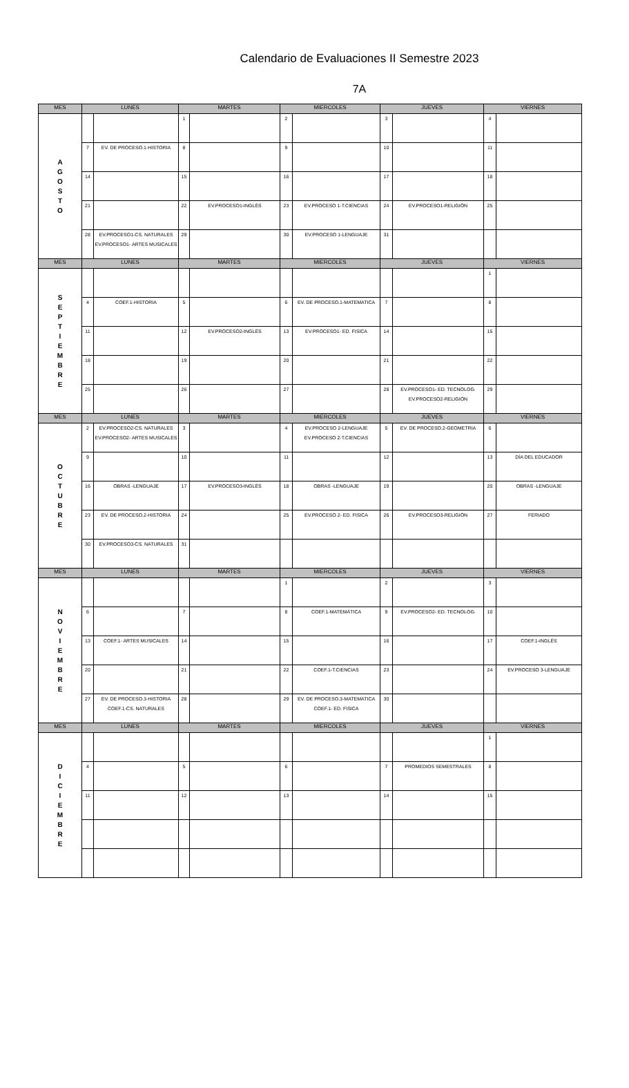Calendario de Evaluaciones II Semestre 2023
7A
| MES | LUNES | | MARTES | | MIERCOLES | | JUEVES | | VIERNES | |
| --- | --- | --- | --- | --- | --- | --- | --- | --- | --- | --- |
| A G O S T O | | | 1 | | 2 | | 3 | | 4 | |
| | 7 | EV. DE PROCESO.1-HISTORIA | 8 | | 9 | | 10 | | 11 | |
| | 14 | | 15 | | 16 | | 17 | | 18 | |
| | 21 | | 22 | EV.PROCESO1-INGLÉS | 23 | EV.PROCESO 1-T.CIENCIAS | 24 | EV.PROCESO1-RELIGIÓN | 25 | |
| | 28 | EV.PROCESO1-CS. NATURALES EV.PROCESO1- ARTES MUSICALES | 29 | | 30 | EV.PROCESO 1-LENGUAJE | 31 | | | |
| MES | LUNES | | MARTES | | MIERCOLES | | JUEVES | | VIERNES | |
| S E P T I E M B R E | | | | | | | | | 1 | |
| | 4 | COEF.1-HISTORIA | 5 | | 6 | EV. DE PROCESO.1-MATEMATICA | 7 | | 8 | |
| | 11 | | 12 | EV.PROCESO2-INGLÉS | 13 | EV.PROCESO1- ED. FISICA | 14 | | 15 | |
| | 18 | | 19 | | 20 | | 21 | | 22 | |
| | 25 | | 26 | | 27 | | 28 | EV.PROCESO1- ED. TECNOLOG. EV.PROCESO2-RELIGIÓN | 29 | |
| MES | LUNES | | MARTES | | MIERCOLES | | JUEVES | | VIERNES | |
| O C T U B R E | 2 | EV.PROCESO2-CS. NATURALES EV.PROCESO2- ARTES MUSICALES | 3 | | 4 | EV.PROCESO 2-LENGUAJE EV.PROCESO 2-T.CIENCIAS | 5 | EV. DE PROCESO.2-GEOMETRIA | 6 | |
| | 9 | | 10 | | 11 | | 12 | | 13 | DÍA DEL EDUCADOR |
| | 16 | OBRAS -LENGUAJE | 17 | EV.PROCESO3-INGLÉS | 18 | OBRAS -LENGUAJE | 19 | | 20 | OBRAS -LENGUAJE |
| | 23 | EV. DE PROCESO.2-HISTORIA | 24 | | 25 | EV.PROCESO 2- ED. FISICA | 26 | EV.PROCESO3-RELIGIÓN | 27 | FERIADO |
| | 30 | EV.PROCESO3-CS. NATURALES | 31 | | | | | | | |
| MES | LUNES | | MARTES | | MIERCOLES | | JUEVES | | VIERNES | |
| N O V I E M B R E | | | | | 1 | | 2 | | 3 | |
| | 6 | | 7 | | 8 | COEF.1-MATEMÁTICA | 9 | EV.PROCESO2- ED. TECNOLOG. | 10 | |
| | 13 | COEF.1- ARTES MUSICALES | 14 | | 15 | | 16 | | 17 | COEF.1-INGLÉS |
| | 20 | | 21 | | 22 | COEF.1-T.CIENCIAS | 23 | | 24 | EV.PROCESO 3-LENGUAJE |
| | 27 | EV. DE PROCESO.3-HISTORIA COEF.1-CS. NATURALES | 28 | | 29 | EV. DE PROCESO.3-MATEMATICA COEF.1- ED. FISICA | 30 | | | |
| MES | LUNES | | MARTES | | MIERCOLES | | JUEVES | | VIERNES | |
| D I C I E M B R E | | | | | | | | | 1 | |
| | 4 | | 5 | | 6 | | 7 | PROMEDIOS SEMESTRALES | 8 | |
| | 11 | | 12 | | 13 | | 14 | | 15 | |